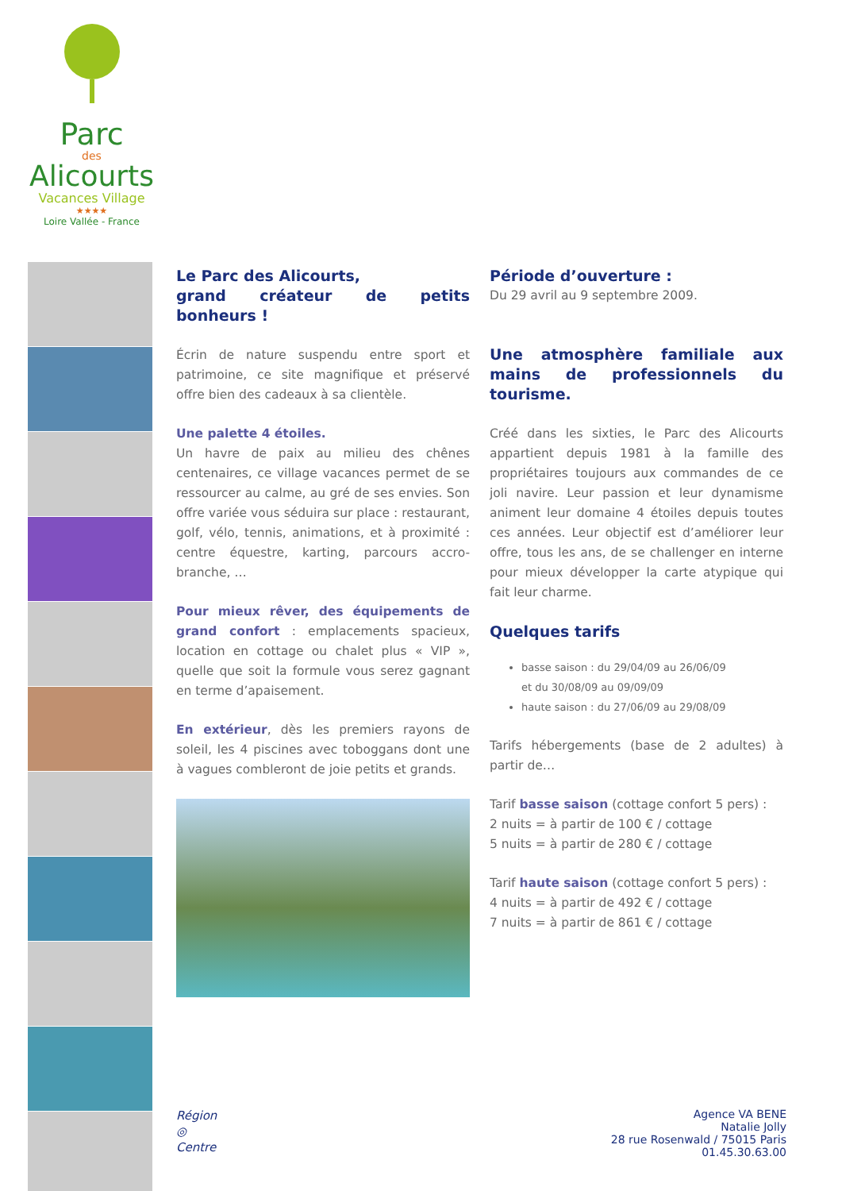Parc
des
Alicourts
Vacances Village
★★★★
Loire Vallée - France
Le Parc des Alicourts,
grand créateur de petits bonheurs !
Écrin de nature suspendu entre sport et patrimoine, ce site magnifique et préservé offre bien des cadeaux à sa clientèle.
Une palette 4 étoiles.
Un havre de paix au milieu des chênes centenaires, ce village vacances permet de se ressourcer au calme, au gré de ses envies. Son offre variée vous séduira sur place : restaurant, golf, vélo, tennis, animations, et à proximité : centre équestre, karting, parcours accro-branche, …
Pour mieux rêver, des équipements de grand confort : emplacements spacieux, location en cottage ou chalet plus « VIP », quelle que soit la formule vous serez gagnant en terme d’apaisement.
En extérieur, dès les premiers rayons de soleil, les 4 piscines avec toboggans dont une à vagues combleront de joie petits et grands.
Période d’ouverture :
Du 29 avril au 9 septembre 2009.
Une atmosphère familiale aux mains de professionnels du tourisme.
Créé dans les sixties, le Parc des Alicourts appartient depuis 1981 à la famille des propriétaires toujours aux commandes de ce joli navire. Leur passion et leur dynamisme animent leur domaine 4 étoiles depuis toutes ces années. Leur objectif est d’améliorer leur offre, tous les ans, de se challenger en interne pour mieux développer la carte atypique qui fait leur charme.
Quelques tarifs
basse saison : du 29/04/09 au 26/06/09
et du 30/08/09 au 09/09/09
haute saison : du 27/06/09 au 29/08/09
Tarifs hébergements (base de 2 adultes) à partir de…
Tarif basse saison (cottage confort 5 pers) :
2 nuits = à partir de 100 € / cottage
5 nuits = à partir de 280 € / cottage
Tarif haute saison (cottage confort 5 pers) :
4 nuits = à partir de 492 € / cottage
7 nuits = à partir de 861 € / cottage
Région
◎
Centre
Agence VA BENE
Natalie Jolly
28 rue Rosenwald / 75015 Paris
01.45.30.63.00